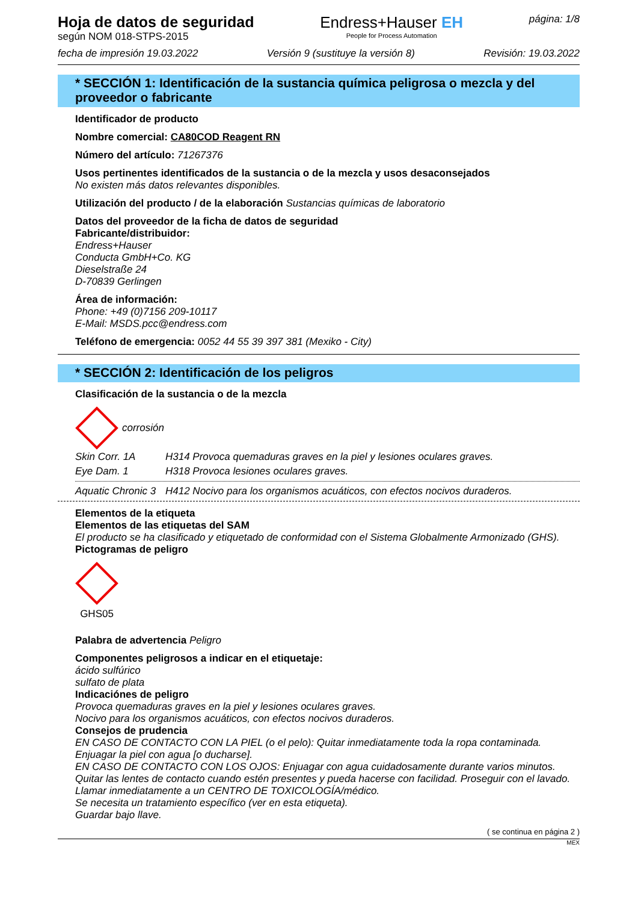Hoja de datos de seguridad
según NOM 018-STPS-2015
Endress+Hauser EH
People for Process Automation
página: 1/8
fecha de impresión 19.03.2022 Versión 9 (sustituye la versión 8) Revisión: 19.03.2022
* SECCIÓN 1: Identificación de la sustancia química peligrosa o mezcla y del proveedor o fabricante
Identificador de producto
Nombre comercial: CA80COD Reagent RN
Número del artículo: 71267376
Usos pertinentes identificados de la sustancia o de la mezcla y usos desaconsejados
No existen más datos relevantes disponibles.
Utilización del producto / de la elaboración Sustancias químicas de laboratorio
Datos del proveedor de la ficha de datos de seguridad
Fabricante/distribuidor:
Endress+Hauser
Conducta GmbH+Co. KG
Dieselstraße 24
D-70839 Gerlingen
Área de información:
Phone: +49 (0)7156 209-10117
E-Mail: MSDS.pcc@endress.com
Teléfono de emergencia: 0052 44 55 39 397 381 (Mexiko - City)
* SECCIÓN 2: Identificación de los peligros
Clasificación de la sustancia o de la mezcla
corrosión
Skin Corr. 1A H314 Provoca quemaduras graves en la piel y lesiones oculares graves.
Eye Dam. 1 H318 Provoca lesiones oculares graves.
Aquatic Chronic 3 H412 Nocivo para los organismos acuáticos, con efectos nocivos duraderos.
Elementos de la etiqueta
Elementos de las etiquetas del SAM
El producto se ha clasificado y etiquetado de conformidad con el Sistema Globalmente Armonizado (GHS).
Pictogramas de peligro
GHS05
Palabra de advertencia Peligro
Componentes peligrosos a indicar en el etiquetaje:
ácido sulfúrico
sulfato de plata
Indicaciónes de peligro
Provoca quemaduras graves en la piel y lesiones oculares graves.
Nocivo para los organismos acuáticos, con efectos nocivos duraderos.
Consejos de prudencia
EN CASO DE CONTACTO CON LA PIEL (o el pelo): Quitar inmediatamente toda la ropa contaminada. Enjuagar la piel con agua [o ducharse].
EN CASO DE CONTACTO CON LOS OJOS: Enjuagar con agua cuidadosamente durante varios minutos. Quitar las lentes de contacto cuando estén presentes y pueda hacerse con facilidad. Proseguir con el lavado.
Llamar inmediatamente a un CENTRO DE TOXICOLOGÍA/médico.
Se necesita un tratamiento específico (ver en esta etiqueta).
Guardar bajo llave.
( se continua en página 2 )
MEX